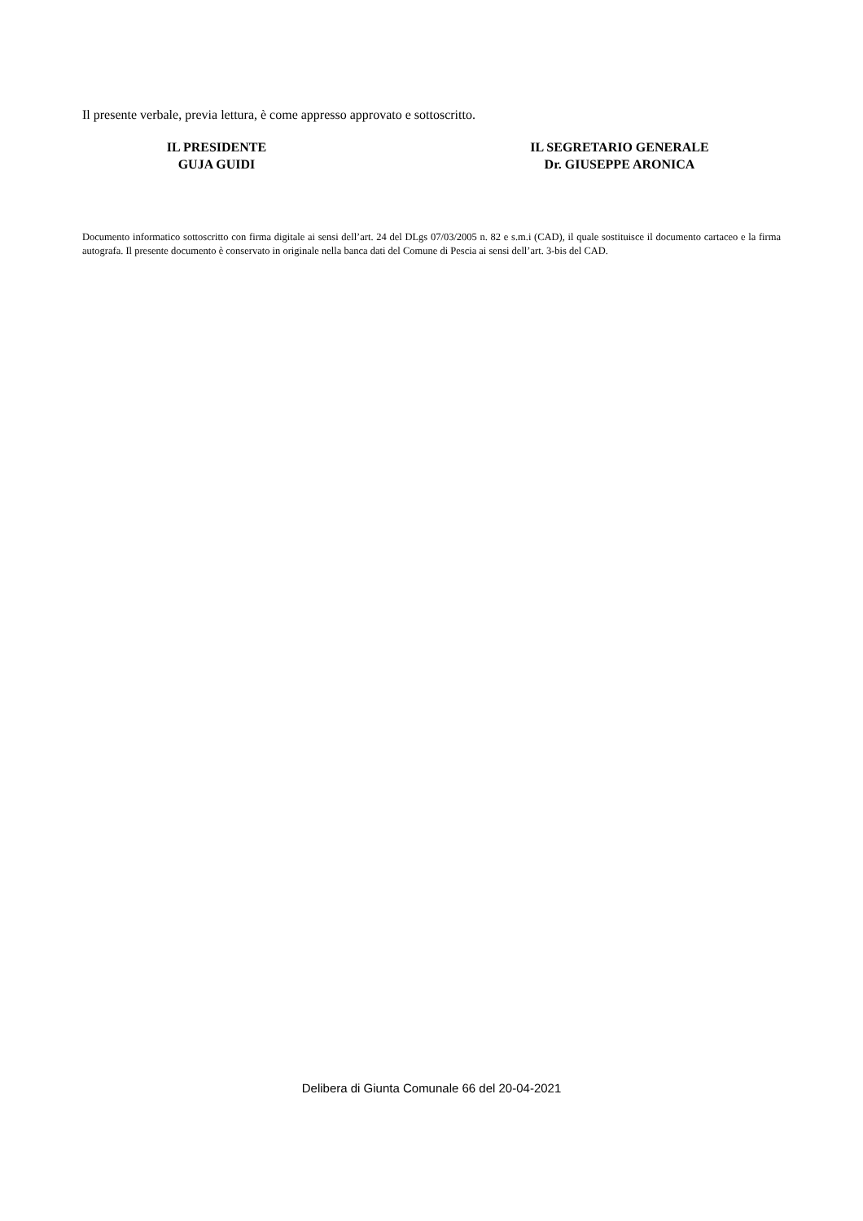Il presente verbale, previa lettura, è come appresso approvato e sottoscritto.
IL PRESIDENTE
GUJA GUIDI
IL SEGRETARIO GENERALE
Dr. GIUSEPPE ARONICA
Documento informatico sottoscritto con firma digitale ai sensi dell’art. 24 del DLgs 07/03/2005 n. 82 e s.m.i (CAD), il quale sostituisce il documento cartaceo e la firma autografa. Il presente documento è conservato in originale nella banca dati del Comune di Pescia ai sensi dell’art. 3-bis del CAD.
Delibera di Giunta Comunale 66 del 20-04-2021